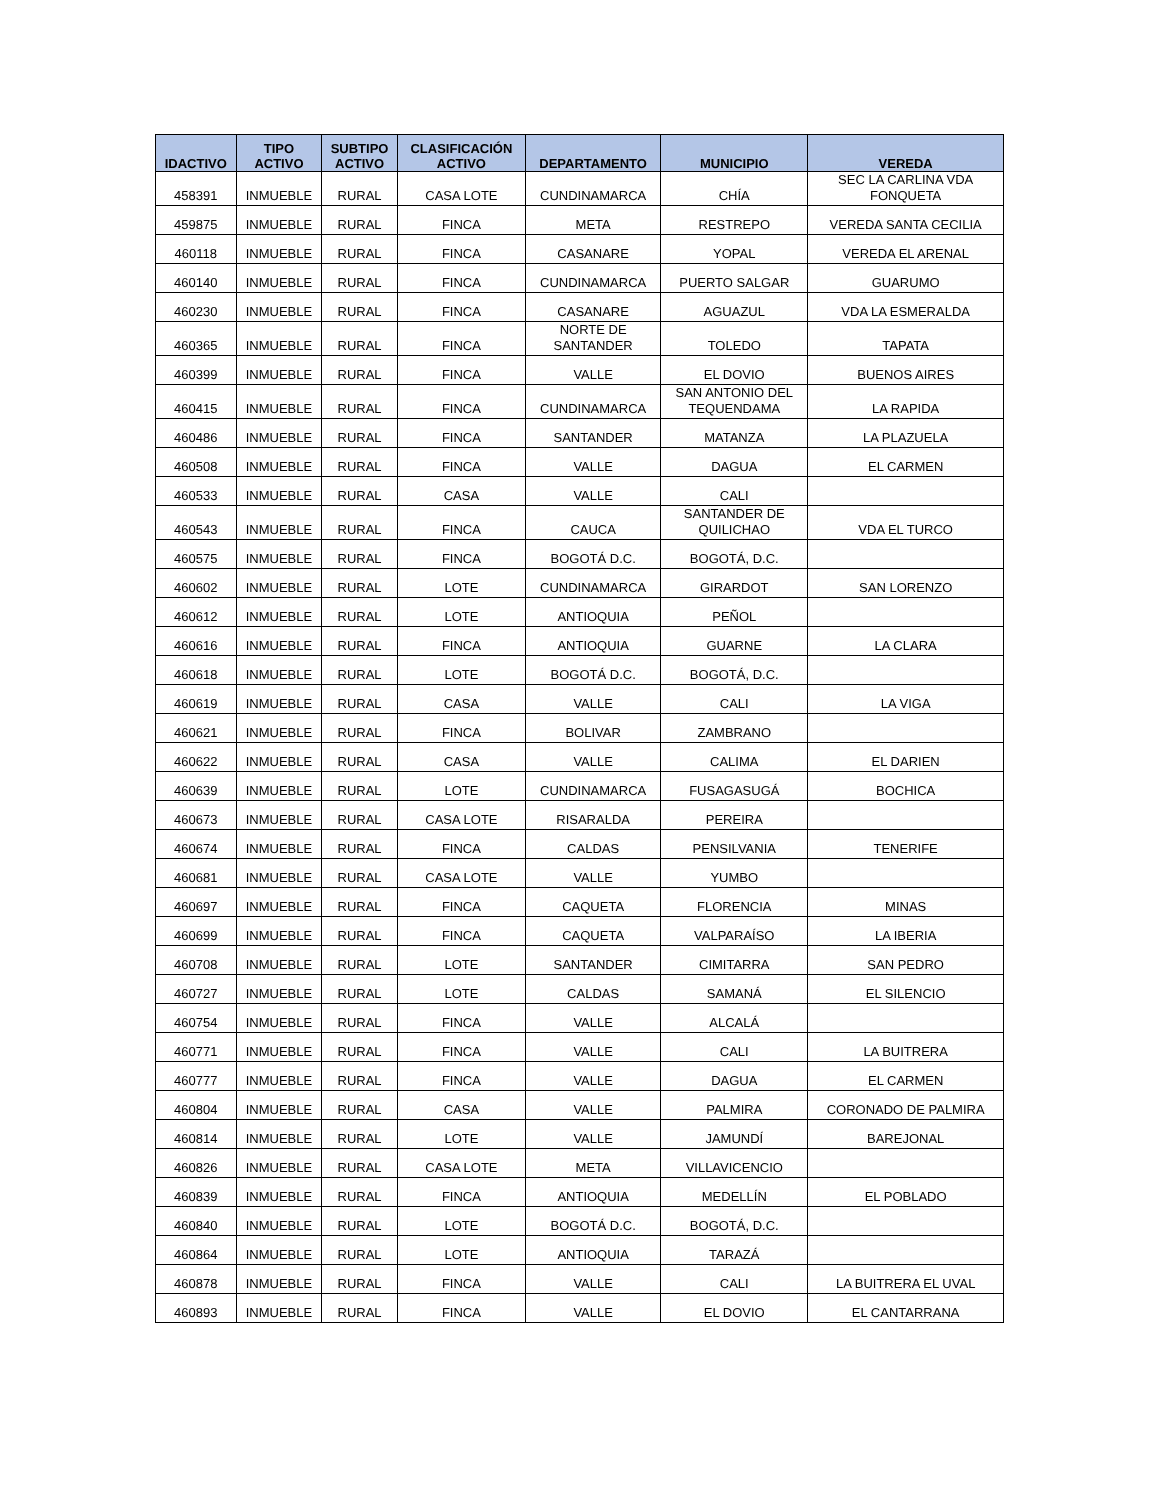| IDACTIVO | TIPO ACTIVO | SUBTIPO ACTIVO | CLASIFICACIÓN ACTIVO | DEPARTAMENTO | MUNICIPIO | VEREDA |
| --- | --- | --- | --- | --- | --- | --- |
| 458391 | INMUEBLE | RURAL | CASA LOTE | CUNDINAMARCA | CHÍA | SEC LA CARLINA VDA FONQUETA |
| 459875 | INMUEBLE | RURAL | FINCA | META | RESTREPO | VEREDA SANTA CECILIA |
| 460118 | INMUEBLE | RURAL | FINCA | CASANARE | YOPAL | VEREDA EL ARENAL |
| 460140 | INMUEBLE | RURAL | FINCA | CUNDINAMARCA | PUERTO SALGAR | GUARUMO |
| 460230 | INMUEBLE | RURAL | FINCA | CASANARE | AGUAZUL | VDA LA ESMERALDA |
| 460365 | INMUEBLE | RURAL | FINCA | NORTE DE SANTANDER | TOLEDO | TAPATA |
| 460399 | INMUEBLE | RURAL | FINCA | VALLE | EL DOVIO | BUENOS AIRES |
| 460415 | INMUEBLE | RURAL | FINCA | CUNDINAMARCA | SAN ANTONIO DEL TEQUENDAMA | LA RAPIDA |
| 460486 | INMUEBLE | RURAL | FINCA | SANTANDER | MATANZA | LA PLAZUELA |
| 460508 | INMUEBLE | RURAL | FINCA | VALLE | DAGUA | EL CARMEN |
| 460533 | INMUEBLE | RURAL | CASA | VALLE | CALI | |
| 460543 | INMUEBLE | RURAL | FINCA | CAUCA | SANTANDER DE QUILICHAO | VDA EL TURCO |
| 460575 | INMUEBLE | RURAL | FINCA | BOGOTÁ D.C. | BOGOTÁ, D.C. | |
| 460602 | INMUEBLE | RURAL | LOTE | CUNDINAMARCA | GIRARDOT | SAN LORENZO |
| 460612 | INMUEBLE | RURAL | LOTE | ANTIOQUIA | PEÑOL | |
| 460616 | INMUEBLE | RURAL | FINCA | ANTIOQUIA | GUARNE | LA CLARA |
| 460618 | INMUEBLE | RURAL | LOTE | BOGOTÁ D.C. | BOGOTÁ, D.C. | |
| 460619 | INMUEBLE | RURAL | CASA | VALLE | CALI | LA VIGA |
| 460621 | INMUEBLE | RURAL | FINCA | BOLIVAR | ZAMBRANO | |
| 460622 | INMUEBLE | RURAL | CASA | VALLE | CALIMA | EL DARIEN |
| 460639 | INMUEBLE | RURAL | LOTE | CUNDINAMARCA | FUSAGASUGÁ | BOCHICA |
| 460673 | INMUEBLE | RURAL | CASA LOTE | RISARALDA | PEREIRA | |
| 460674 | INMUEBLE | RURAL | FINCA | CALDAS | PENSILVANIA | TENERIFE |
| 460681 | INMUEBLE | RURAL | CASA LOTE | VALLE | YUMBO | |
| 460697 | INMUEBLE | RURAL | FINCA | CAQUETA | FLORENCIA | MINAS |
| 460699 | INMUEBLE | RURAL | FINCA | CAQUETA | VALPARAÍSO | LA IBERIA |
| 460708 | INMUEBLE | RURAL | LOTE | SANTANDER | CIMITARRA | SAN PEDRO |
| 460727 | INMUEBLE | RURAL | LOTE | CALDAS | SAMANÁ | EL SILENCIO |
| 460754 | INMUEBLE | RURAL | FINCA | VALLE | ALCALÁ | |
| 460771 | INMUEBLE | RURAL | FINCA | VALLE | CALI | LA BUITRERA |
| 460777 | INMUEBLE | RURAL | FINCA | VALLE | DAGUA | EL CARMEN |
| 460804 | INMUEBLE | RURAL | CASA | VALLE | PALMIRA | CORONADO DE PALMIRA |
| 460814 | INMUEBLE | RURAL | LOTE | VALLE | JAMUNDÍ | BAREJONAL |
| 460826 | INMUEBLE | RURAL | CASA LOTE | META | VILLAVICENCIO | |
| 460839 | INMUEBLE | RURAL | FINCA | ANTIOQUIA | MEDELLÍN | EL POBLADO |
| 460840 | INMUEBLE | RURAL | LOTE | BOGOTÁ D.C. | BOGOTÁ, D.C. | |
| 460864 | INMUEBLE | RURAL | LOTE | ANTIOQUIA | TARAZÁ | |
| 460878 | INMUEBLE | RURAL | FINCA | VALLE | CALI | LA BUITRERA EL UVAL |
| 460893 | INMUEBLE | RURAL | FINCA | VALLE | EL DOVIO | EL CANTARRANA |